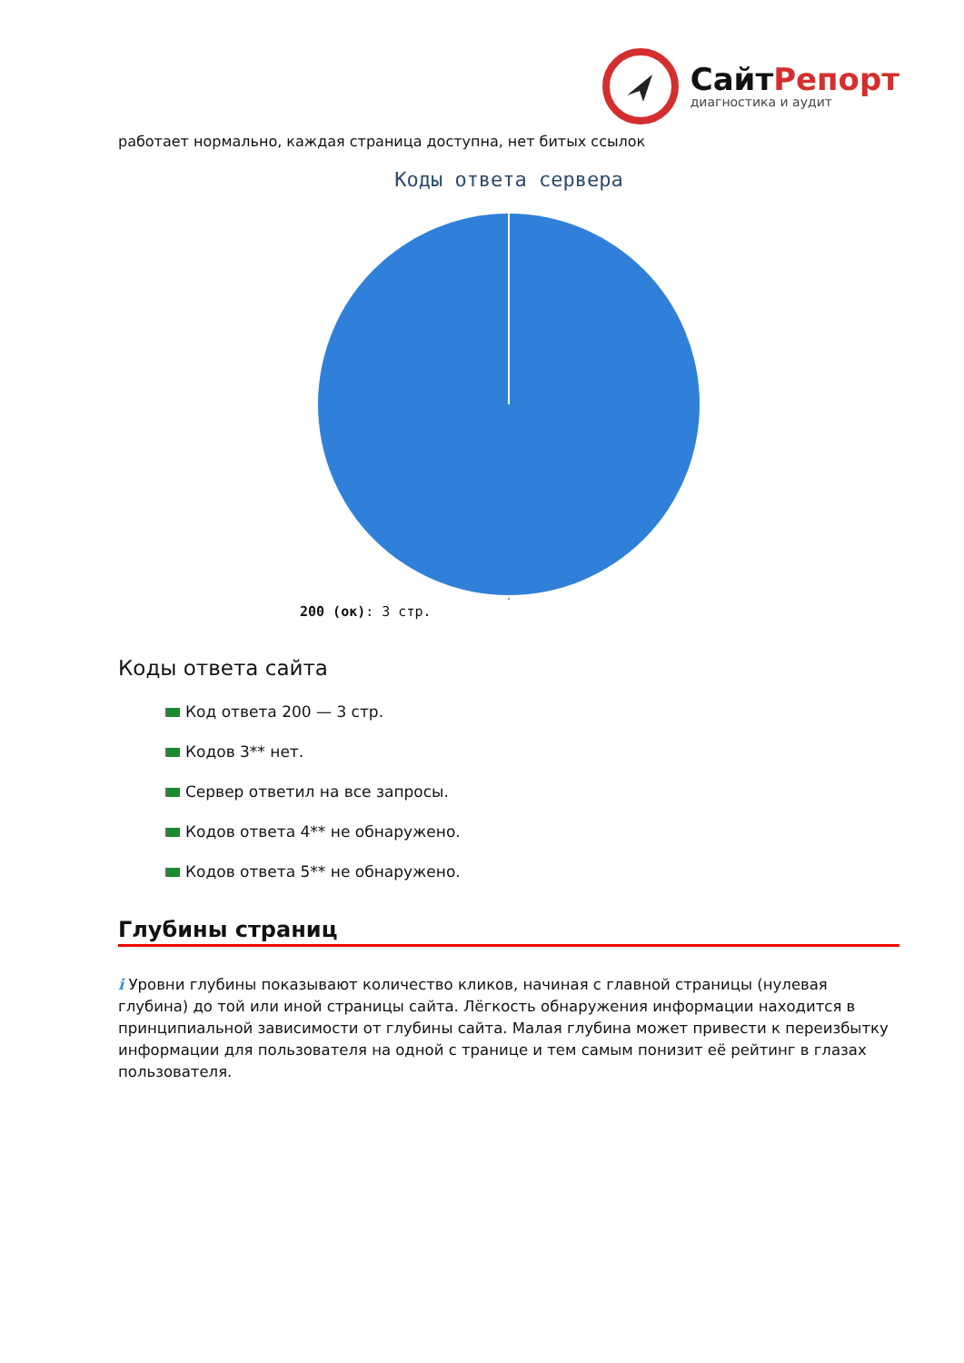СайтРепорт
диагностика и аудит
работает нормально, каждая страница доступна, нет битых ссылок
Коды ответа сервера
200 (ок): 3 стр.
Коды ответа сайта
Код ответа 200 — 3 стр.
Кодов 3** нет.
Сервер ответил на все запросы.
Кодов ответа 4** не обнаружено.
Кодов ответа 5** не обнаружено.
Глубины страниц
i Уровни глубины показывают количество кликов, начиная с главной страницы (нулевая глубина) до той или иной страницы сайта. Лёгкость обнаружения информации находится в принципиальной зависимости от глубины сайта. Малая глубина может привести к переизбытку информации для пользователя на одной с транице и тем самым понизит её рейтинг в глазах пользователя.